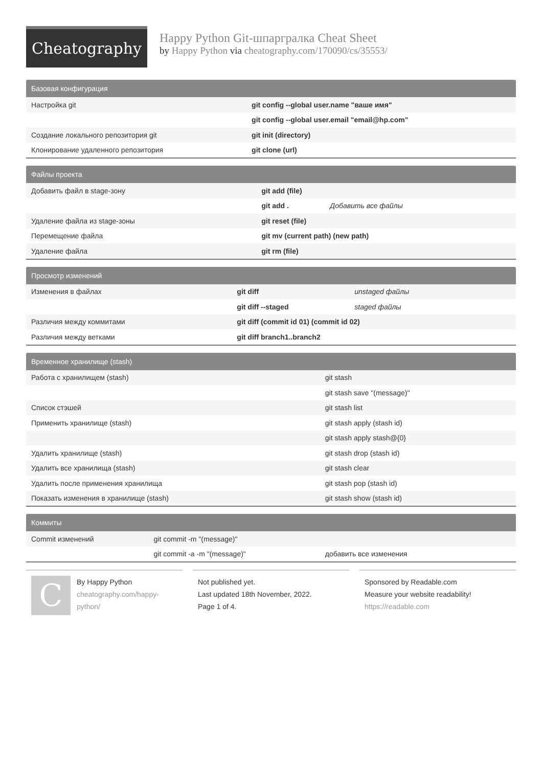Cheatography
Happy Python Git-шпаргралка Cheat Sheet
by Happy Python via cheatography.com/170090/cs/35553/
| Базовая конфигурация | |
| --- | --- |
| Настройка git | git config --global user.name "ваше имя" |
| | git config --global user.email "email@hp.com" |
| Создание локального репозитория git | git init (directory) |
| Клонирование удаленного репозитория | git clone (url) |
| Файлы проекта | | |
| --- | --- | --- |
| Добавить файл в stage-зону | git add (file) | |
| | git add . | Добавить все файлы |
| Удаление файла из stage-зоны | git reset (file) | |
| Перемещение файла | git mv (current path) (new path) | |
| Удаление файла | git rm (file) | |
| Просмотр изменений | | |
| --- | --- | --- |
| Изменения в файлах | git diff | unstaged файлы |
| | git diff --staged | staged файлы |
| Различия между коммитами | git diff (commit id 01) (commit id 02) | |
| Различия между ветками | git diff branch1..branch2 | |
| Временное хранилище (stash) | |
| --- | --- |
| Работа с хранилищем (stash) | git stash |
| | git stash save "(message)" |
| Список стэшей | git stash list |
| Применить хранилище (stash) | git stash apply (stash id) |
| | git stash apply stash@{0} |
| Удалить хранилище (stash) | git stash drop (stash id) |
| Удалить все хранилища (stash) | git stash clear |
| Удалить после применения хранилища | git stash pop (stash id) |
| Показать изменения в хранилище (stash) | git stash show (stash id) |
| Коммиты | | |
| --- | --- | --- |
| Commit изменений | git commit -m "(message)" | |
| | git commit -a -m "(message)" | добавить все изменения |
C
By Happy Python
cheatography.com/happy-python/
Not published yet.
Last updated 18th November, 2022.
Page 1 of 4.
Sponsored by Readable.com
Measure your website readability!
https://readable.com